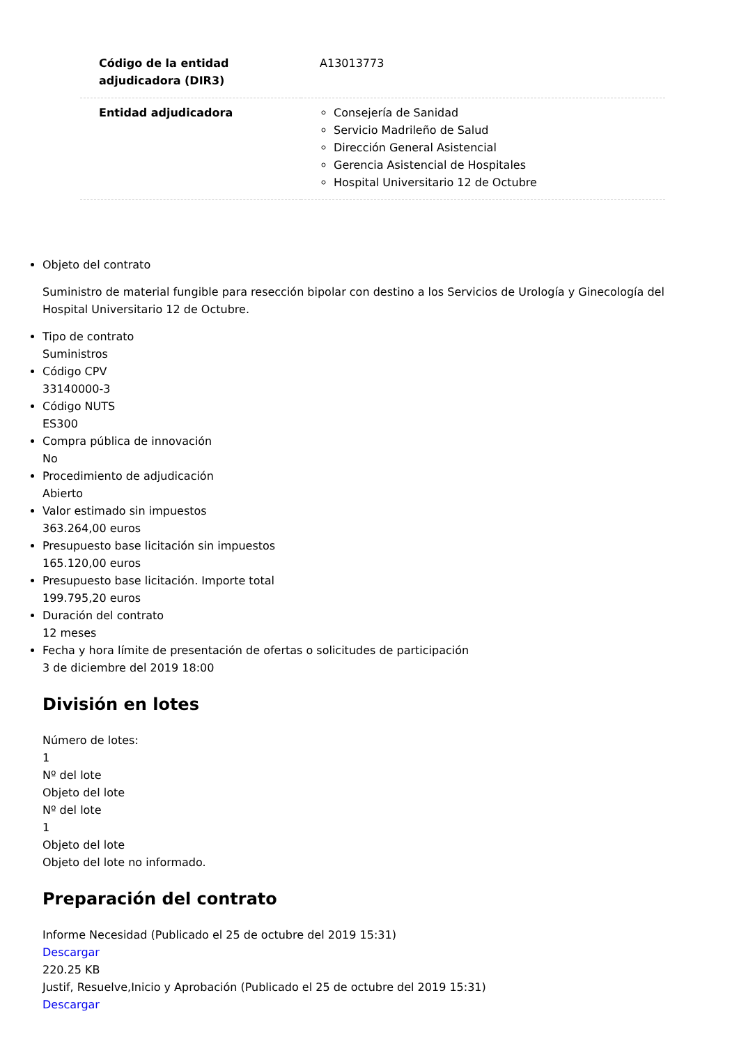| Código de la entidad adjudicadora (DIR3) | A13013773 |
| Entidad adjudicadora | Consejería de Sanidad Servicio Madrileño de Salud Dirección General Asistencial Gerencia Asistencial de Hospitales Hospital Universitario 12 de Octubre |
Objeto del contrato
Suministro de material fungible para resección bipolar con destino a los Servicios de Urología y Ginecología del Hospital Universitario 12 de Octubre.
Tipo de contrato
Suministros
Código CPV
33140000-3
Código NUTS
ES300
Compra pública de innovación
No
Procedimiento de adjudicación
Abierto
Valor estimado sin impuestos
363.264,00 euros
Presupuesto base licitación sin impuestos
165.120,00 euros
Presupuesto base licitación. Importe total
199.795,20 euros
Duración del contrato
12 meses
Fecha y hora límite de presentación de ofertas o solicitudes de participación
3 de diciembre del 2019 18:00
División en lotes
Número de lotes:
1
Nº del lote
Objeto del lote
Nº del lote
1
Objeto del lote
Objeto del lote no informado.
Preparación del contrato
Informe Necesidad (Publicado el 25 de octubre del 2019 15:31)
Descargar
220.25 KB
Justif, Resuelve,Inicio y Aprobación (Publicado el 25 de octubre del 2019 15:31)
Descargar